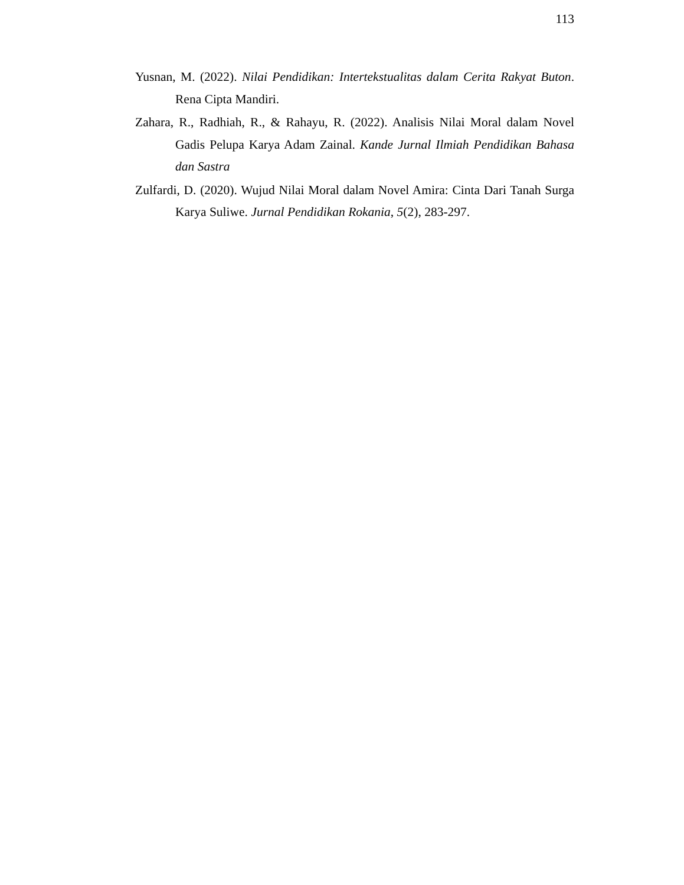113
Yusnan, M. (2022). Nilai Pendidikan: Intertekstualitas dalam Cerita Rakyat Buton. Rena Cipta Mandiri.
Zahara, R., Radhiah, R., & Rahayu, R. (2022). Analisis Nilai Moral dalam Novel Gadis Pelupa Karya Adam Zainal. Kande Jurnal Ilmiah Pendidikan Bahasa dan Sastra
Zulfardi, D. (2020). Wujud Nilai Moral dalam Novel Amira: Cinta Dari Tanah Surga Karya Suliwe. Jurnal Pendidikan Rokania, 5(2), 283-297.